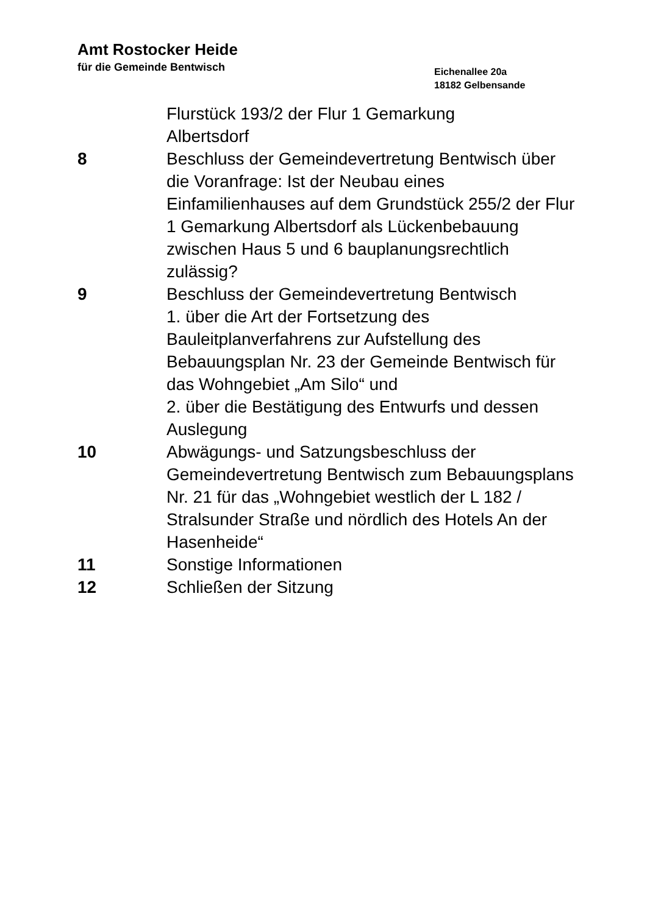Amt Rostocker Heide
für die Gemeinde Bentwisch
Eichenallee 20a
18182 Gelbensande
Flurstück 193/2 der Flur 1 Gemarkung
Albertsdorf
8 Beschluss der Gemeindevertretung Bentwisch über die Voranfrage: Ist der Neubau eines Einfamilienhauses auf dem Grundstück 255/2 der Flur 1 Gemarkung Albertsdorf als Lückenbebauung zwischen Haus 5 und 6 bauplanungsrechtlich zulässig?
9 Beschluss der Gemeindevertretung Bentwisch
1. über die Art der Fortsetzung des Bauleitplanverfahrens zur Aufstellung des Bebauungsplan Nr. 23 der Gemeinde Bentwisch für das Wohngebiet „Am Silo“ und
2. über die Bestätigung des Entwurfs und dessen Auslegung
10 Abwägungs- und Satzungsbeschluss der Gemeindevertretung Bentwisch zum Bebauungsplans Nr. 21 für das „Wohngebiet westlich der L 182 / Stralsunder Straße und nördlich des Hotels An der Hasenheide“
11 Sonstige Informationen
12 Schließen der Sitzung